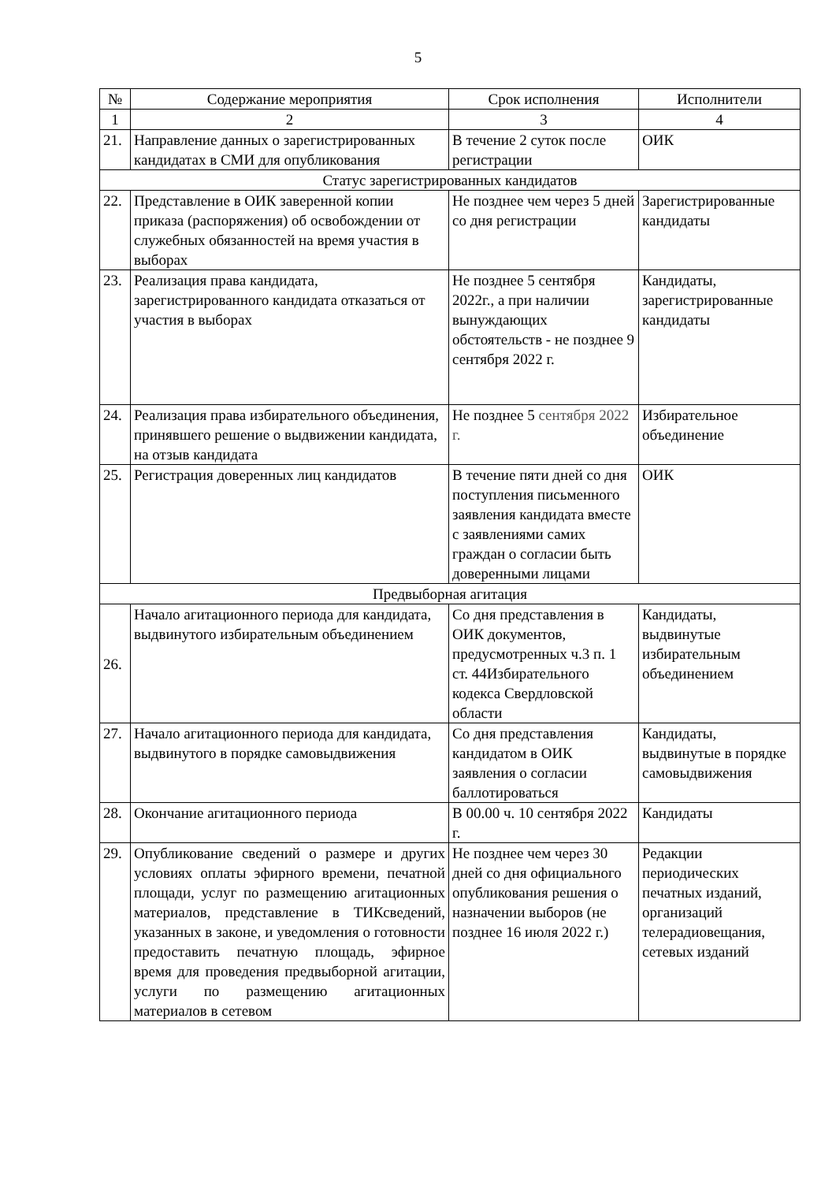5
| № | Содержание мероприятия | Срок исполнения | Исполнители |
| --- | --- | --- | --- |
| 1 | 2 | 3 | 4 |
| 21. | Направление данных о зарегистрированных кандидатах в СМИ для опубликования | В течение 2 суток после регистрации | ОИК |
| Статус зарегистрированных кандидатов | | | |
| 22. | Представление в ОИК заверенной копии приказа (распоряжения) об освобождении от служебных обязанностей на время участия в выборах | Не позднее чем через 5 дней со дня регистрации | Зарегистрированные кандидаты |
| 23. | Реализация права кандидата, зарегистрированного кандидата отказаться от участия в выборах | Не позднее 5 сентября 2022г., а при наличии вынуждающих обстоятельств - не позднее 9 сентября 2022 г. | Кандидаты, зарегистрированные кандидаты |
| 24. | Реализация права избирательного объединения, принявшего решение о выдвижении кандидата, на отзыв кандидата | Не позднее 5 сентября 2022 г. | Избирательное объединение |
| 25. | Регистрация доверенных лиц кандидатов | В течение пяти дней со дня поступления письменного заявления кандидата вместе с заявлениями самих граждан о согласии быть доверенными лицами | ОИК |
| Предвыборная агитация | | | |
| 26. | Начало агитационного периода для кандидата, выдвинутого избирательным объединением | Со дня представления в ОИК документов, предусмотренных ч.3 п. 1 ст. 44Избирательного кодекса Свердловской области | Кандидаты, выдвинутые избирательным объединением |
| 27. | Начало агитационного периода для кандидата, выдвинутого в порядке самовыдвижения | Со дня представления кандидатом в ОИК заявления о согласии баллотироваться | Кандидаты, выдвинутые в порядке самовыдвижения |
| 28. | Окончание агитационного периода | В 00.00 ч. 10 сентября 2022 г. | Кандидаты |
| 29. | Опубликование сведений о размере и других условиях оплаты эфирного времени, печатной площади, услуг по размещению агитационных материалов, представление в ТИКсведений, указанных в законе, и уведомления о готовности предоставить печатную площадь, эфирное время для проведения предвыборной агитации, услуги по размещению агитационных материалов в сетевом | Не позднее чем через 30 дней со дня официального опубликования решения о назначении выборов (не позднее 16 июля 2022 г.) | Редакции периодических печатных изданий, организаций телерадиовещания, сетевых изданий |